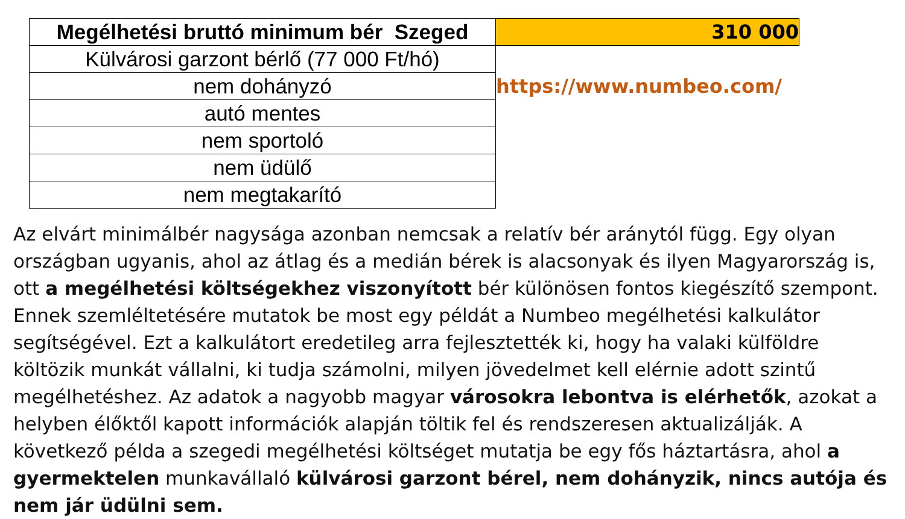| Megélhetési bruttó minimum bér Szeged | 310 000 |
| Külvárosi garzont bérlő (77 000 Ft/hó) | |
| nem dohányzó | https://www.numbeo.com/ |
| autó mentes | |
| nem sportoló | |
| nem üdülő | |
| nem megtakarító | |
Az elvárt minimálbér nagysága azonban nemcsak a relatív bér aránytól függ. Egy olyan országban ugyanis, ahol az átlag és a medián bérek is alacsonyak és ilyen Magyarország is, ott a megélhetési költségekhez viszonyított bér különösen fontos kiegészítő szempont. Ennek szemléltetésére mutatok be most egy példát a Numbeo megélhetési kalkulátor segítségével. Ezt a kalkulátort eredetileg arra fejlesztették ki, hogy ha valaki külföldre költözik munkát vállalni, ki tudja számolni, milyen jövedelmet kell elérnie adott szintű megélhetéshez. Az adatok a nagyobb magyar városokra lebontva is elérhetők, azokat a helyben élőktől kapott információk alapján töltik fel és rendszeresen aktualizálják. A következő példa a szegedi megélhetési költséget mutatja be egy fős háztartásra, ahol a gyermektelen munkavállaló külvárosi garzont bérel, nem dohányzik, nincs autója és nem jár üdülni sem.